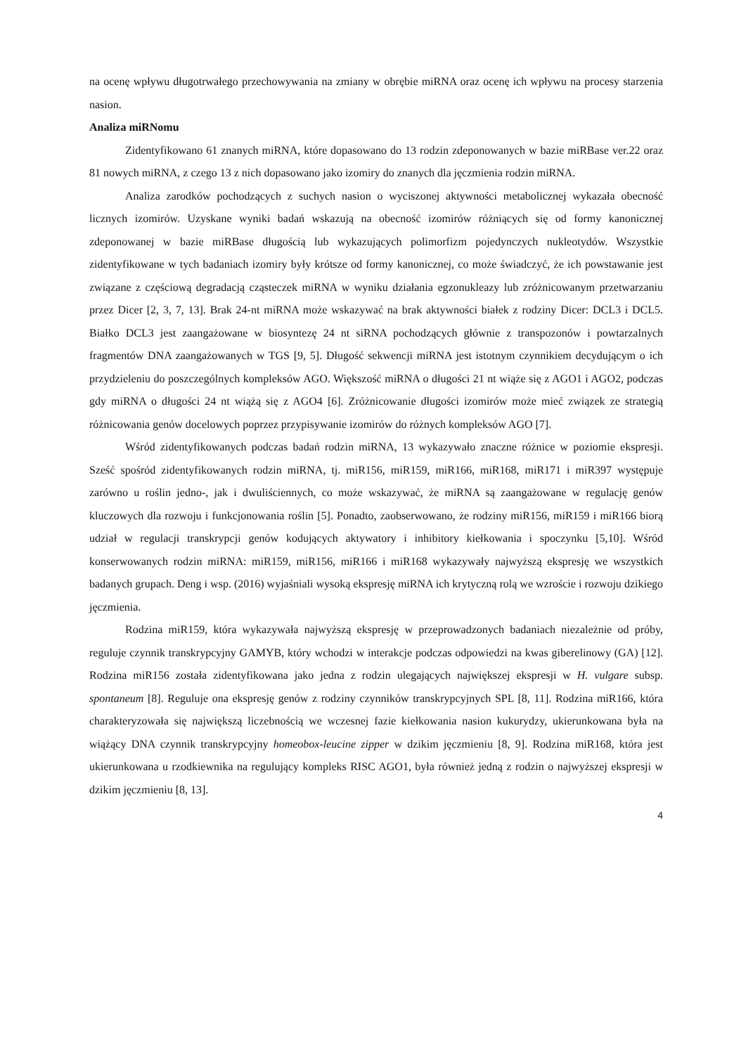na ocenę wpływu długotrwałego przechowywania na zmiany w obrębie miRNA oraz ocenę ich wpływu na procesy starzenia nasion.
Analiza miRNomu
Zidentyfikowano 61 znanych miRNA, które dopasowano do 13 rodzin zdeponowanych w bazie miRBase ver.22 oraz 81 nowych miRNA, z czego 13 z nich dopasowano jako izomiry do znanych dla jęczmienia rodzin miRNA.
Analiza zarodków pochodzących z suchych nasion o wyciszonej aktywności metabolicznej wykazała obecność licznych izomirów. Uzyskane wyniki badań wskazują na obecność izomirów różniących się od formy kanonicznej zdeponowanej w bazie miRBase długością lub wykazujących polimorfizm pojedynczych nukleotydów. Wszystkie zidentyfikowane w tych badaniach izomiry były krótsze od formy kanonicznej, co może świadczyć, że ich powstawanie jest związane z częściową degradacją cząsteczek miRNA w wyniku działania egzonukleazy lub zróżnicowanym przetwarzaniu przez Dicer [2, 3, 7, 13]. Brak 24-nt miRNA może wskazywać na brak aktywności białek z rodziny Dicer: DCL3 i DCL5. Białko DCL3 jest zaangażowane w biosyntezę 24 nt siRNA pochodzących głównie z transpozonów i powtarzalnych fragmentów DNA zaangażowanych w TGS [9, 5]. Długość sekwencji miRNA jest istotnym czynnikiem decydującym o ich przydzieleniu do poszczególnych kompleksów AGO. Większość miRNA o długości 21 nt wiąże się z AGO1 i AGO2, podczas gdy miRNA o długości 24 nt wiążą się z AGO4 [6]. Zróżnicowanie długości izomirów może mieć związek ze strategią różnicowania genów docelowych poprzez przypisywanie izomirów do różnych kompleksów AGO [7].
Wśród zidentyfikowanych podczas badań rodzin miRNA, 13 wykazywało znaczne różnice w poziomie ekspresji. Sześć spośród zidentyfikowanych rodzin miRNA, tj. miR156, miR159, miR166, miR168, miR171 i miR397 występuje zarówno u roślin jedno-, jak i dwuliściennych, co może wskazywać, że miRNA są zaangażowane w regulację genów kluczowych dla rozwoju i funkcjonowania roślin [5]. Ponadto, zaobserwowano, że rodziny miR156, miR159 i miR166 biorą udział w regulacji transkrypcji genów kodujących aktywatory i inhibitory kiełkowania i spoczynku [5,10]. Wśród konserwowanych rodzin miRNA: miR159, miR156, miR166 i miR168 wykazywały najwyższą ekspresję we wszystkich badanych grupach. Deng i wsp. (2016) wyjaśniali wysoką ekspresję miRNA ich krytyczną rolą we wzroście i rozwoju dzikiego jęczmienia.
Rodzina miR159, która wykazywała najwyższą ekspresję w przeprowadzonych badaniach niezależnie od próby, reguluje czynnik transkrypcyjny GAMYB, który wchodzi w interakcje podczas odpowiedzi na kwas giberelinowy (GA) [12]. Rodzina miR156 została zidentyfikowana jako jedna z rodzin ulegających największej ekspresji w H. vulgare subsp. spontaneum [8]. Reguluje ona ekspresję genów z rodziny czynników transkrypcyjnych SPL [8, 11]. Rodzina miR166, która charakteryzowała się największą liczebnością we wczesnej fazie kiełkowania nasion kukurydzy, ukierunkowana była na wiążący DNA czynnik transkrypcyjny homeobox-leucine zipper w dzikim jęczmieniu [8, 9]. Rodzina miR168, która jest ukierunkowana u rzodkiewnika na regulujący kompleks RISC AGO1, była również jedną z rodzin o najwyższej ekspresji w dzikim jęczmieniu [8, 13].
4